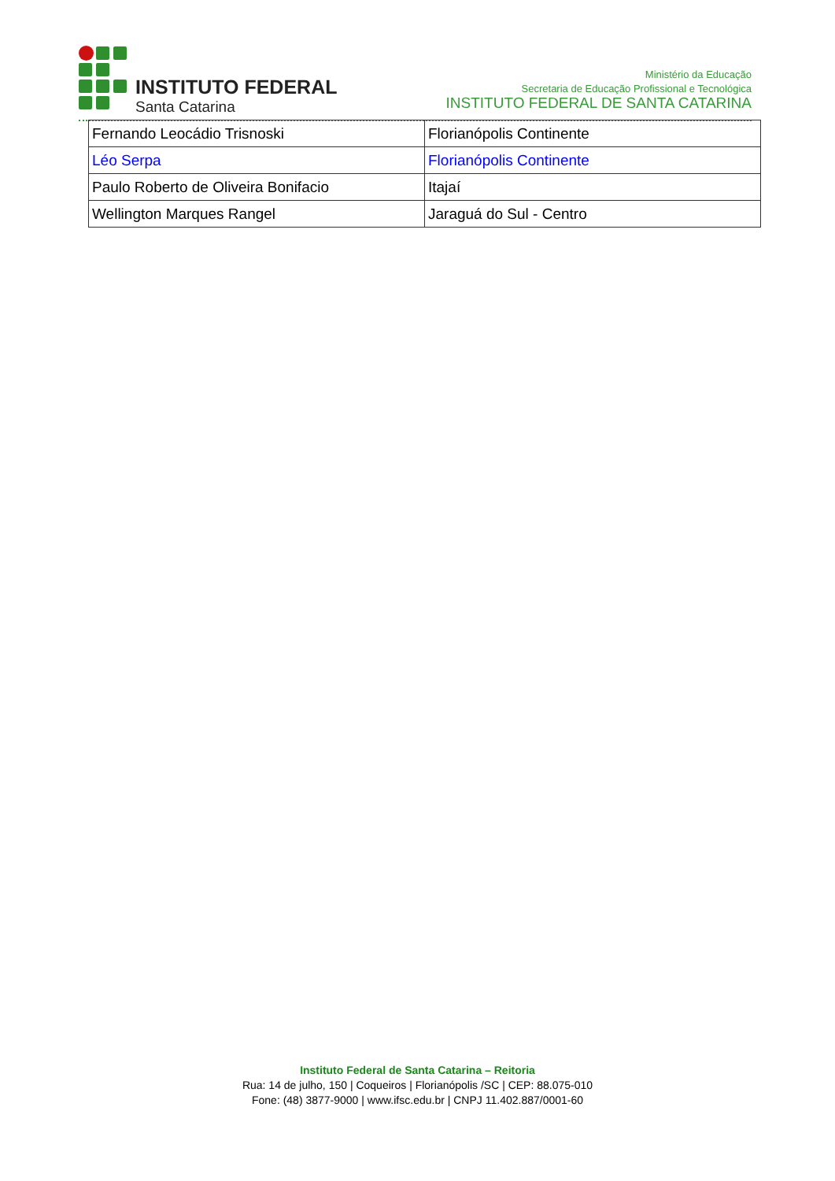INSTITUTO FEDERAL
Santa Catarina
Ministério da Educação
Secretaria de Educação Profissional e Tecnológica
INSTITUTO FEDERAL DE SANTA CATARINA
| Fernando Leocádio Trisnoski | Florianópolis Continente |
| Léo Serpa | Florianópolis Continente |
| Paulo Roberto de Oliveira Bonifacio | Itajaí |
| Wellington Marques Rangel | Jaraguá do Sul - Centro |
Instituto Federal de Santa Catarina – Reitoria
Rua: 14 de julho, 150 | Coqueiros | Florianópolis /SC | CEP: 88.075-010
Fone: (48) 3877-9000 | www.ifsc.edu.br | CNPJ 11.402.887/0001-60